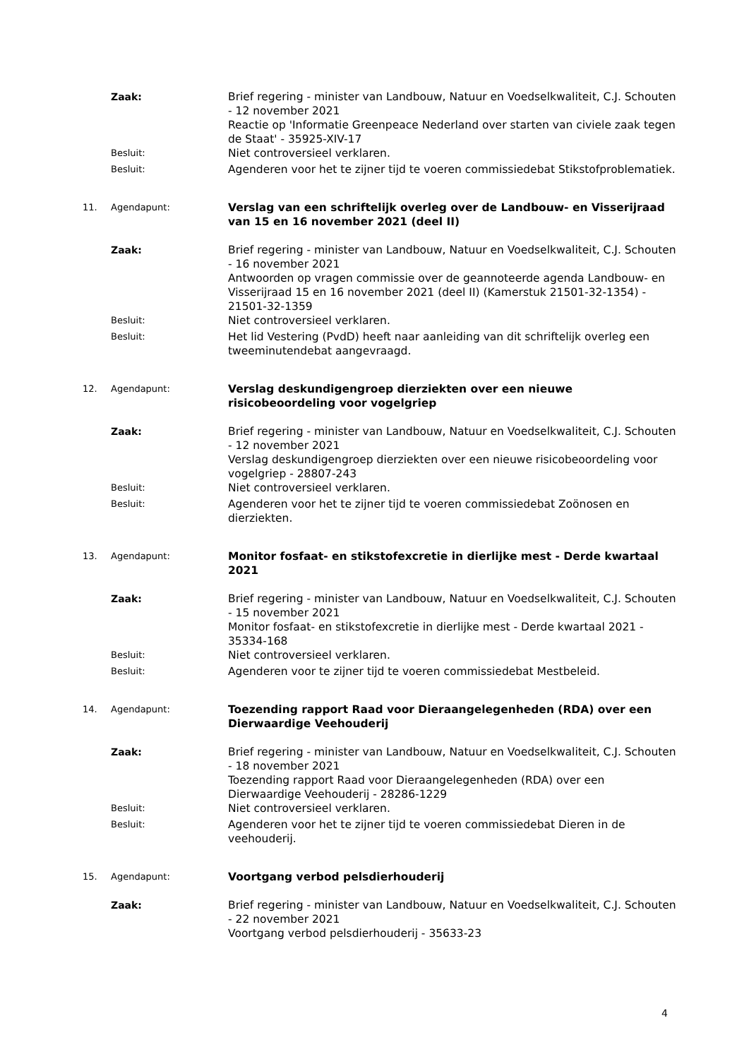Zaak: Brief regering - minister van Landbouw, Natuur en Voedselkwaliteit, C.J. Schouten - 12 november 2021
Reactie op 'Informatie Greenpeace Nederland over starten van civiele zaak tegen de Staat' - 35925-XIV-17
Besluit:
Niet controversieel verklaren.
Besluit:
Agenderen voor het te zijner tijd te voeren commissiedebat Stikstofproblematiek.
11. Agendapunt:
Verslag van een schriftelijk overleg over de Landbouw- en Visserijraad van 15 en 16 november 2021 (deel II)
Zaak: Brief regering - minister van Landbouw, Natuur en Voedselkwaliteit, C.J. Schouten - 16 november 2021
Antwoorden op vragen commissie over de geannoteerde agenda Landbouw- en Visserijraad 15 en 16 november 2021 (deel II) (Kamerstuk 21501-32-1354) - 21501-32-1359
Besluit:
Niet controversieel verklaren.
Besluit:
Het lid Vestering (PvdD) heeft naar aanleiding van dit schriftelijk overleg een tweeminutendebat aangevraagd.
12. Agendapunt:
Verslag deskundigengroep dierziekten over een nieuwe risicobeoordeling voor vogelgriep
Zaak: Brief regering - minister van Landbouw, Natuur en Voedselkwaliteit, C.J. Schouten - 12 november 2021
Verslag deskundigengroep dierziekten over een nieuwe risicobeoordeling voor vogelgriep - 28807-243
Besluit:
Niet controversieel verklaren.
Besluit:
Agenderen voor het te zijner tijd te voeren commissiedebat Zoönosen en dierziekten.
13. Agendapunt:
Monitor fosfaat- en stikstofexcretie in dierlijke mest - Derde kwartaal 2021
Zaak: Brief regering - minister van Landbouw, Natuur en Voedselkwaliteit, C.J. Schouten - 15 november 2021
Monitor fosfaat- en stikstofexcretie in dierlijke mest - Derde kwartaal 2021 - 35334-168
Besluit:
Niet controversieel verklaren.
Besluit:
Agenderen voor te zijner tijd te voeren commissiedebat Mestbeleid.
14. Agendapunt:
Toezending rapport Raad voor Dieraangelegenheden (RDA) over een Dierwaardige Veehouderij
Zaak: Brief regering - minister van Landbouw, Natuur en Voedselkwaliteit, C.J. Schouten - 18 november 2021
Toezending rapport Raad voor Dieraangelegenheden (RDA) over een Dierwaardige Veehouderij - 28286-1229
Besluit:
Niet controversieel verklaren.
Besluit:
Agenderen voor het te zijner tijd te voeren commissiedebat Dieren in de veehouderij.
15. Agendapunt:
Voortgang verbod pelsdierhouderij
Zaak: Brief regering - minister van Landbouw, Natuur en Voedselkwaliteit, C.J. Schouten - 22 november 2021
Voortgang verbod pelsdierhouderij - 35633-23
4